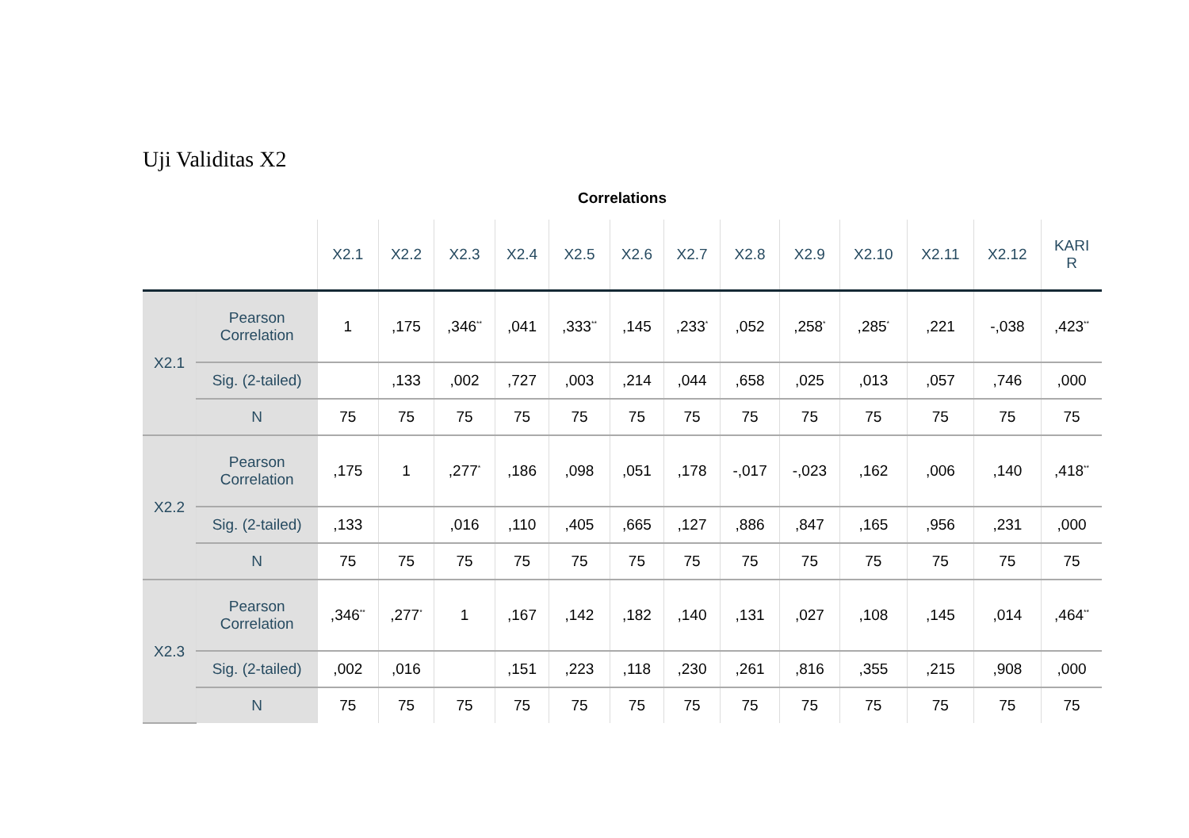Uji Validitas X2
Correlations
| | | X2.1 | X2.2 | X2.3 | X2.4 | X2.5 | X2.6 | X2.7 | X2.8 | X2.9 | X2.10 | X2.11 | X2.12 | KARI R |
| --- | --- | --- | --- | --- | --- | --- | --- | --- | --- | --- | --- | --- | --- | --- |
| X2.1 | Pearson Correlation | 1 | ,175 | ,346<sup>**</sup> | ,041 | ,333<sup>**</sup> | ,145 | ,233<sup>*</sup> | ,052 | ,258<sup>*</sup> | ,285<sup>*</sup> | ,221 | -,038 | ,423<sup>**</sup> |
| | Sig. (2-tailed) | | ,133 | ,002 | ,727 | ,003 | ,214 | ,044 | ,658 | ,025 | ,013 | ,057 | ,746 | ,000 |
| | N | 75 | 75 | 75 | 75 | 75 | 75 | 75 | 75 | 75 | 75 | 75 | 75 | 75 |
| X2.2 | Pearson Correlation | ,175 | 1 | ,277<sup>*</sup> | ,186 | ,098 | ,051 | ,178 | -,017 | -,023 | ,162 | ,006 | ,140 | ,418<sup>**</sup> |
| | Sig. (2-tailed) | ,133 | | ,016 | ,110 | ,405 | ,665 | ,127 | ,886 | ,847 | ,165 | ,956 | ,231 | ,000 |
| | N | 75 | 75 | 75 | 75 | 75 | 75 | 75 | 75 | 75 | 75 | 75 | 75 | 75 |
| X2.3 | Pearson Correlation | ,346<sup>**</sup> | ,277<sup>*</sup> | 1 | ,167 | ,142 | ,182 | ,140 | ,131 | ,027 | ,108 | ,145 | ,014 | ,464<sup>**</sup> |
| | Sig. (2-tailed) | ,002 | ,016 | | ,151 | ,223 | ,118 | ,230 | ,261 | ,816 | ,355 | ,215 | ,908 | ,000 |
| | N | 75 | 75 | 75 | 75 | 75 | 75 | 75 | 75 | 75 | 75 | 75 | 75 | 75 |